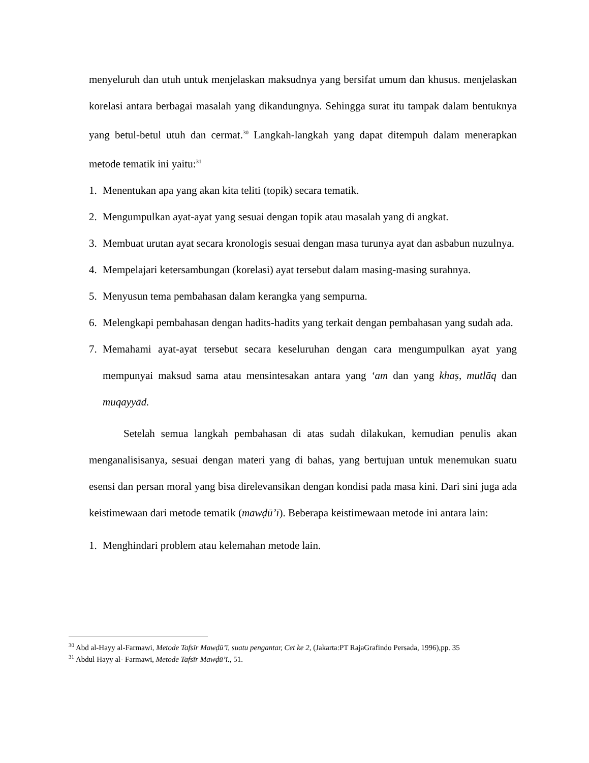menyeluruh dan utuh untuk menjelaskan maksudnya yang bersifat umum dan khusus. menjelaskan korelasi antara berbagai masalah yang dikandungnya. Sehingga surat itu tampak dalam bentuknya yang betul-betul utuh dan cermat.<sup>30</sup> Langkah-langkah yang dapat ditempuh dalam menerapkan metode tematik ini yaitu:<sup>31</sup>
1. Menentukan apa yang akan kita teliti (topik) secara tematik.
2. Mengumpulkan ayat-ayat yang sesuai dengan topik atau masalah yang di angkat.
3. Membuat urutan ayat secara kronologis sesuai dengan masa turunya ayat dan asbabun nuzulnya.
4. Mempelajari ketersambungan (korelasi) ayat tersebut dalam masing-masing surahnya.
5. Menyusun tema pembahasan dalam kerangka yang sempurna.
6. Melengkapi pembahasan dengan hadits-hadits yang terkait dengan pembahasan yang sudah ada.
7. Memahami ayat-ayat tersebut secara keseluruhan dengan cara mengumpulkan ayat yang mempunyai maksud sama atau mensintesakan antara yang ‘am dan yang khaṣ, mutlāq dan muqayyād.
Setelah semua langkah pembahasan di atas sudah dilakukan, kemudian penulis akan menganalisisanya, sesuai dengan materi yang di bahas, yang bertujuan untuk menemukan suatu esensi dan persan moral yang bisa direlevansikan dengan kondisi pada masa kini. Dari sini juga ada keistimewaan dari metode tematik (mawḍū’ī). Beberapa keistimewaan metode ini antara lain:
1. Menghindari problem atau kelemahan metode lain.
<sup>30</sup> Abd al-Hayy al-Farmawi, Metode Tafsīr Mawḍū’ī, suatu pengantar, Cet ke 2, (Jakarta:PT RajaGrafindo Persada, 1996),pp. 35
<sup>31</sup> Abdul Hayy al- Farmawi, Metode Tafsīr Mawḍū’ī., 51.